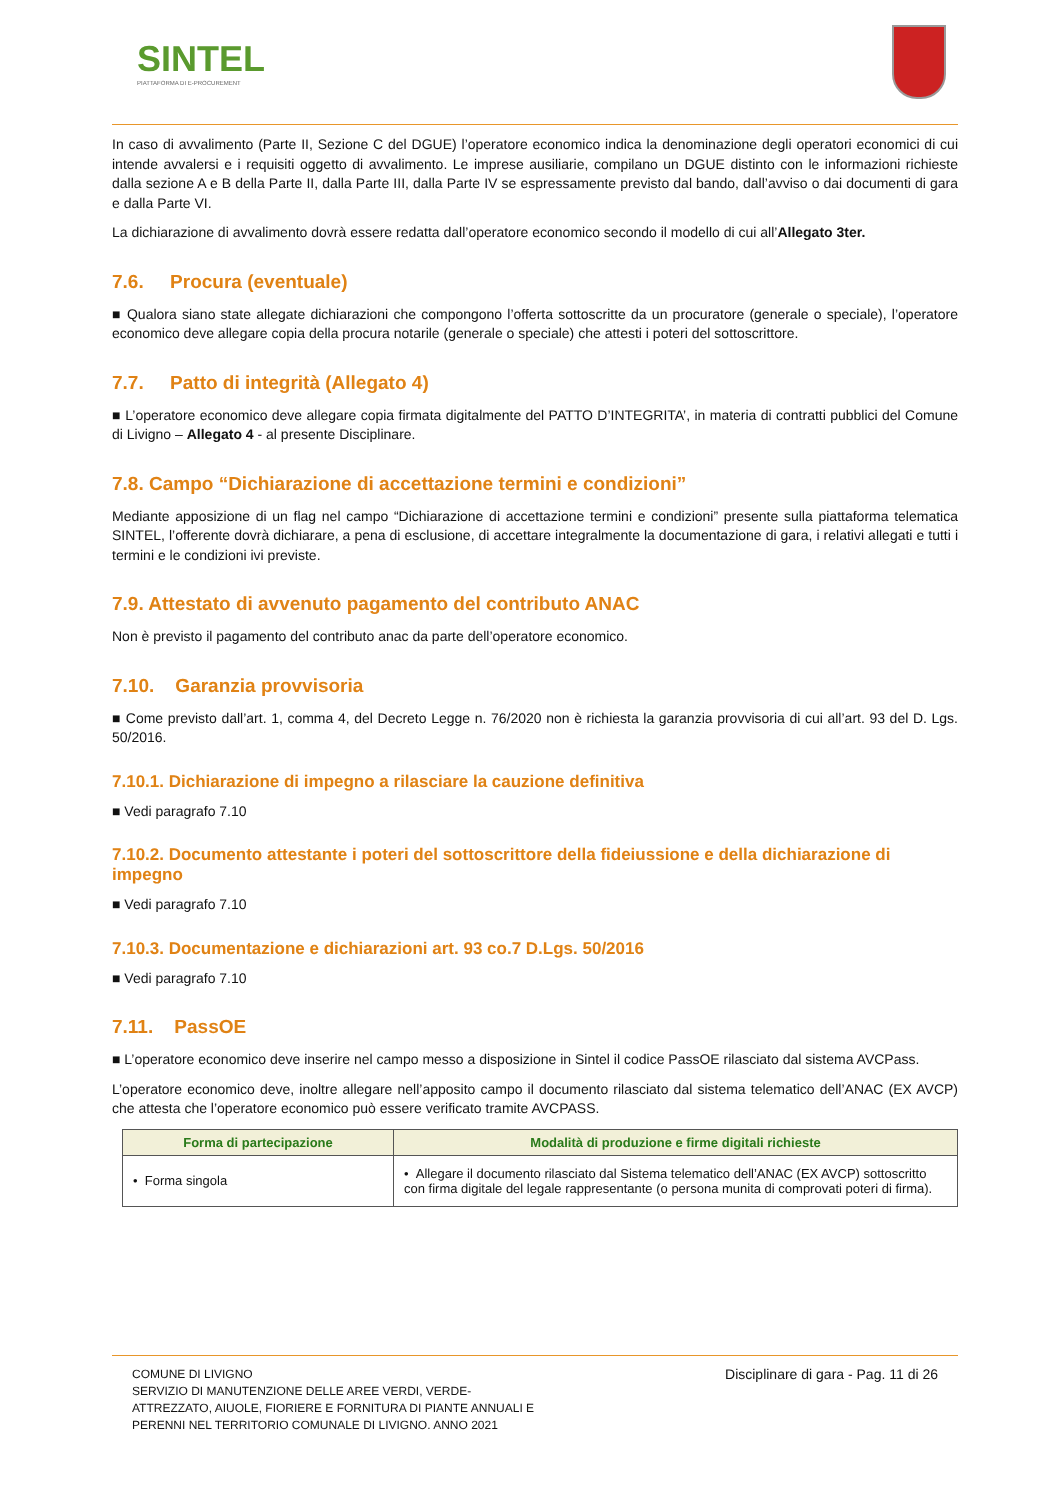SINTEL
PIATTAFORMA DI E-PROCUREMENT
In caso di avvalimento (Parte II, Sezione C del DGUE) l’operatore economico indica la denominazione degli operatori economici di cui intende avvalersi e i requisiti oggetto di avvalimento. Le imprese ausiliarie, compilano un DGUE distinto con le informazioni richieste dalla sezione A e B della Parte II, dalla Parte III, dalla Parte IV se espressamente previsto dal bando, dall’avviso o dai documenti di gara e dalla Parte VI.
La dichiarazione di avvalimento dovrà essere redatta dall’operatore economico secondo il modello di cui all’Allegato 3ter.
7.6. Procura (eventuale)
■ Qualora siano state allegate dichiarazioni che compongono l’offerta sottoscritte da un procuratore (generale o speciale), l’operatore economico deve allegare copia della procura notarile (generale o speciale) che attesti i poteri del sottoscrittore.
7.7. Patto di integrità (Allegato 4)
■ L’operatore economico deve allegare copia firmata digitalmente del PATTO D’INTEGRITA’, in materia di contratti pubblici del Comune di Livigno – Allegato 4 - al presente Disciplinare.
7.8. Campo “Dichiarazione di accettazione termini e condizioni”
Mediante apposizione di un flag nel campo “Dichiarazione di accettazione termini e condizioni” presente sulla piattaforma telematica SINTEL, l’offerente dovrà dichiarare, a pena di esclusione, di accettare integralmente la documentazione di gara, i relativi allegati e tutti i termini e le condizioni ivi previste.
7.9. Attestato di avvenuto pagamento del contributo ANAC
Non è previsto il pagamento del contributo anac da parte dell’operatore economico.
7.10. Garanzia provvisoria
■ Come previsto dall’art. 1, comma 4, del Decreto Legge n. 76/2020 non è richiesta la garanzia provvisoria di cui all’art. 93 del D. Lgs. 50/2016.
7.10.1. Dichiarazione di impegno a rilasciare la cauzione definitiva
■ Vedi paragrafo 7.10
7.10.2. Documento attestante i poteri del sottoscrittore della fideiussione e della dichiarazione di impegno
■ Vedi paragrafo 7.10
7.10.3. Documentazione e dichiarazioni art. 93 co.7 D.Lgs. 50/2016
■ Vedi paragrafo 7.10
7.11. PassOE
■ L’operatore economico deve inserire nel campo messo a disposizione in Sintel il codice PassOE rilasciato dal sistema AVCPass.
L’operatore economico deve, inoltre allegare nell’apposito campo il documento rilasciato dal sistema telematico dell’ANAC (EX AVCP) che attesta che l’operatore economico può essere verificato tramite AVCPASS.
| Forma di partecipazione | Modalità di produzione e firme digitali richieste |
| --- | --- |
| • Forma singola | • Allegare il documento rilasciato dal Sistema telematico dell’ANAC (EX AVCP) sottoscritto con firma digitale del legale rappresentante (o persona munita di comprovati poteri di firma). |
COMUNE DI LIVIGNO
SERVIZIO DI MANUTENZIONE DELLE AREE VERDI, VERDE-
ATTREZZATO, AIUOLE, FIORIERE E FORNITURA DI PIANTE ANNUALI E
PERENNI NEL TERRITORIO COMUNALE DI LIVIGNO. ANNO 2021
Disciplinare di gara - Pag. 11 di 26